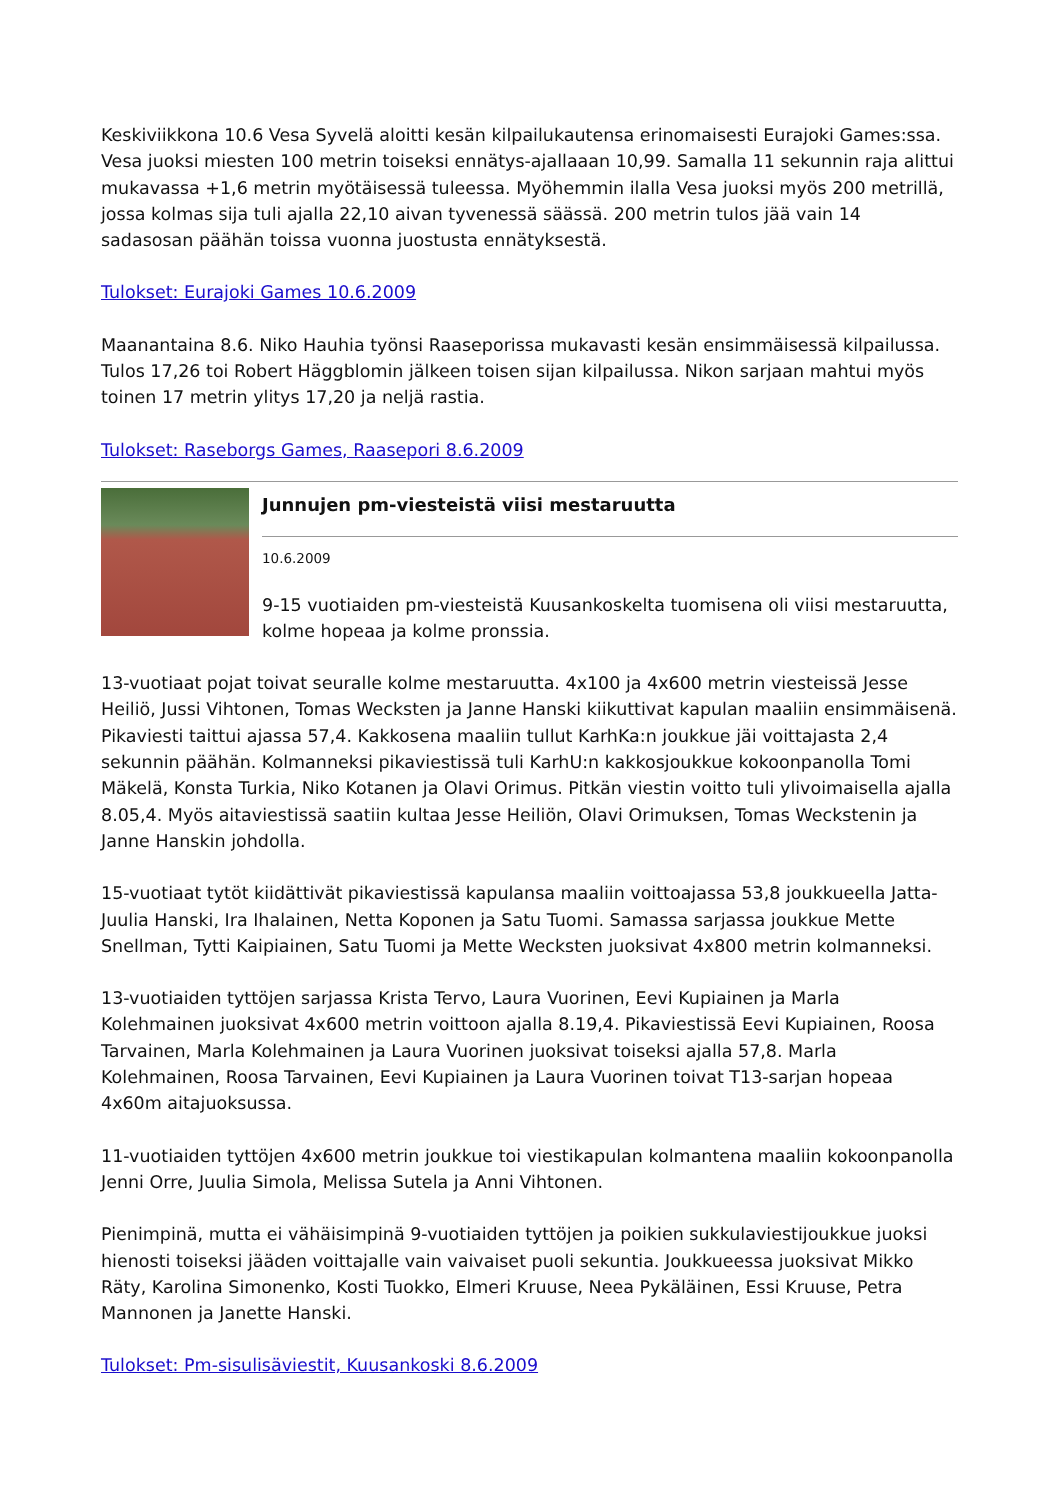Keskiviikkona 10.6 Vesa Syvelä aloitti kesän kilpailukautensa erinomaisesti Eurajoki Games:ssa. Vesa juoksi miesten 100 metrin toiseksi ennätys-ajallaaan 10,99. Samalla 11 sekunnin raja alittui mukavassa +1,6 metrin myötäisessä tuleessa. Myöhemmin ilalla Vesa juoksi myös 200 metrillä, jossa kolmas sija tuli ajalla 22,10 aivan tyvenessä säässä. 200 metrin tulos jää vain 14 sadasosan päähän toissa vuonna juostusta ennätyksestä.
Tulokset: Eurajoki Games 10.6.2009
Maanantaina 8.6. Niko Hauhia työnsi Raaseporissa mukavasti kesän ensimmäisessä kilpailussa. Tulos 17,26 toi Robert Häggblomin jälkeen toisen sijan kilpailussa. Nikon sarjaan mahtui myös toinen 17 metrin ylitys 17,20 ja neljä rastia.
Tulokset: Raseborgs Games, Raasepori 8.6.2009
Junnujen pm-viesteistä viisi mestaruutta
10.6.2009
9-15 vuotiaiden pm-viesteistä Kuusankoskelta tuomisena oli viisi mestaruutta, kolme hopeaa ja kolme pronssia.
13-vuotiaat pojat toivat seuralle kolme mestaruutta. 4x100 ja 4x600 metrin viesteissä Jesse Heiliö, Jussi Vihtonen, Tomas Wecksten ja Janne Hanski kiikuttivat kapulan maaliin ensimmäisenä. Pikaviesti taittui ajassa 57,4. Kakkosena maaliin tullut KarhKa:n joukkue jäi voittajasta 2,4 sekunnin päähän. Kolmanneksi pikaviestissä tuli KarhU:n kakkosjoukkue kokoonpanolla Tomi Mäkelä, Konsta Turkia, Niko Kotanen ja Olavi Orimus. Pitkän viestin voitto tuli ylivoimaisella ajalla 8.05,4. Myös aitaviestissä saatiin kultaa Jesse Heiliön, Olavi Orimuksen, Tomas Weckstenin ja Janne Hanskin johdolla.
15-vuotiaat tytöt kiidättivät pikaviestissä kapulansa maaliin voittoajassa 53,8 joukkueella Jatta-Juulia Hanski, Ira Ihalainen, Netta Koponen ja Satu Tuomi. Samassa sarjassa joukkue Mette Snellman, Tytti Kaipiainen, Satu Tuomi ja Mette Wecksten juoksivat 4x800 metrin kolmanneksi.
13-vuotiaiden tyttöjen sarjassa Krista Tervo, Laura Vuorinen, Eevi Kupiainen ja Marla Kolehmainen juoksivat 4x600 metrin voittoon ajalla 8.19,4. Pikaviestissä Eevi Kupiainen, Roosa Tarvainen, Marla Kolehmainen ja Laura Vuorinen juoksivat toiseksi ajalla 57,8. Marla Kolehmainen, Roosa Tarvainen, Eevi Kupiainen ja Laura Vuorinen toivat T13-sarjan hopeaa 4x60m aitajuoksussa.
11-vuotiaiden tyttöjen 4x600 metrin joukkue toi viestikapulan kolmantena maaliin kokoonpanolla Jenni Orre, Juulia Simola, Melissa Sutela ja Anni Vihtonen.
Pienimpinä, mutta ei vähäisimpinä 9-vuotiaiden tyttöjen ja poikien sukkulaviestijoukkue juoksi hienosti toiseksi jääden voittajalle vain vaivaiset puoli sekuntia. Joukkueessa juoksivat Mikko Räty, Karolina Simonenko, Kosti Tuokko, Elmeri Kruuse, Neea Pykäläinen, Essi Kruuse, Petra Mannonen ja Janette Hanski.
Tulokset: Pm-sisulisäviestit, Kuusankoski 8.6.2009